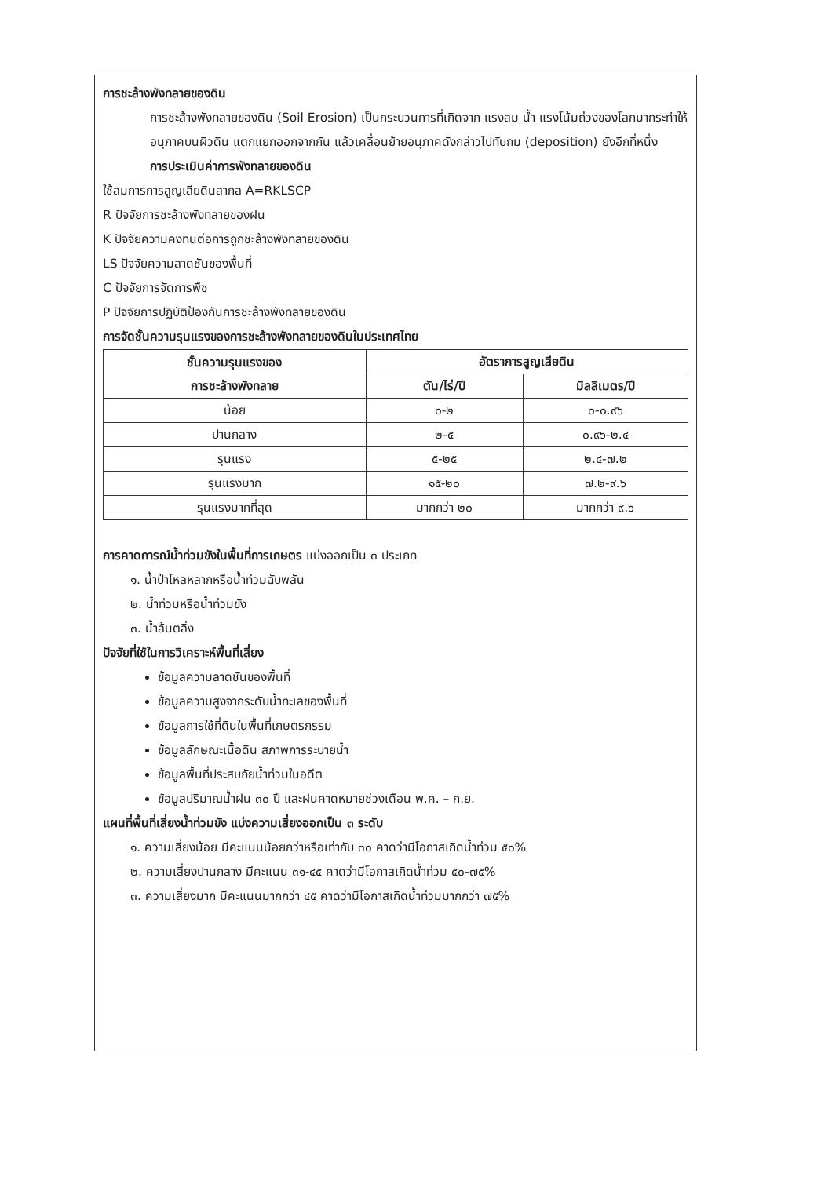การชะล้างพังทลายของดิน
การชะล้างพังทลายของดิน (Soil Erosion) เป็นกระบวนการที่เกิดจาก แรงลม น้ำ แรงโน้มถ่วงของโลกมากระทำให้อนุภาคบนผิวดิน แตกแยกออกจากกัน แล้วเคลื่อนย้ายอนุภาคดังกล่าวไปทับถม (deposition) ยังอีกที่หนึ่ง
การประเมินค่าการพังทลายของดิน
ใช้สมการการสูญเสียดินสากล A=RKLSCP
R ปัจจัยการชะล้างพังทลายของฝน
K ปัจจัยความคงทนต่อการถูกชะล้างพังทลายของดิน
LS ปัจจัยความลาดชันของพื้นที่
C ปัจจัยการจัดการพืช
P ปัจจัยการปฏิบัติป้องกันการชะล้างพังทลายของดิน
การจัดชั้นความรุนแรงของการชะล้างพังทลายของดินในประเทศไทย
| ชั้นความรุนแรงของ การชะล้างพังทลาย | อัตราการสูญเสียดิน | |
| --- | --- | --- |
| | ตัน/ไร่/ปี | มิลลิเมตร/ปี |
| น้อย | ๐-๒ | ๐-๐.๙๖ |
| ปานกลาง | ๒-๕ | ๐.๙๖-๒.๔ |
| รุนแรง | ๕-๒๕ | ๒.๔-๗.๒ |
| รุนแรงมาก | ๑๕-๒๐ | ๗.๒-๙.๖ |
| รุนแรงมากที่สุด | มากกว่า ๒๐ | มากกว่า ๙.๖ |
การคาดการณ์น้ำท่วมขังในพื้นที่การเกษตร แบ่งออกเป็น ๓ ประเภท
๑. น้ำป่าไหลหลากหรือน้ำท่วมฉับพลัน
๒. น้ำท่วมหรือน้ำท่วมขัง
๓. น้ำล้นตลิ่ง
ปัจจัยที่ใช้ในการวิเคราะห์พื้นที่เสี่ยง
ข้อมูลความลาดชันของพื้นที่
ข้อมูลความสูงจากระดับน้ำทะเลของพื้นที่
ข้อมูลการใช้ที่ดินในพื้นที่เกษตรกรรม
ข้อมูลลักษณะเนื้อดิน สภาพการระบายน้ำ
ข้อมูลพื้นที่ประสบภัยน้ำท่วมในอดีต
ข้อมูลปริมาณน้ำฝน ๓๐ ปี และฝนคาดหมายช่วงเดือน พ.ค. – ก.ย.
แผนที่พื้นที่เสี่ยงน้ำท่วมขัง แบ่งความเสี่ยงออกเป็น ๓ ระดับ
๑. ความเสี่ยงน้อย มีคะแนนน้อยกว่าหรือเท่ากับ ๓๐ คาดว่ามีโอกาสเกิดน้ำท่วม ๕๐%
๒. ความเสี่ยงปานกลาง มีคะแนน ๓๑-๔๕ คาดว่ามีโอกาสเกิดน้ำท่วม ๕๐-๗๕%
๓. ความเสี่ยงมาก มีคะแนนมากกว่า ๔๕ คาดว่ามีโอกาสเกิดน้ำท่วมมากกว่า ๗๕%